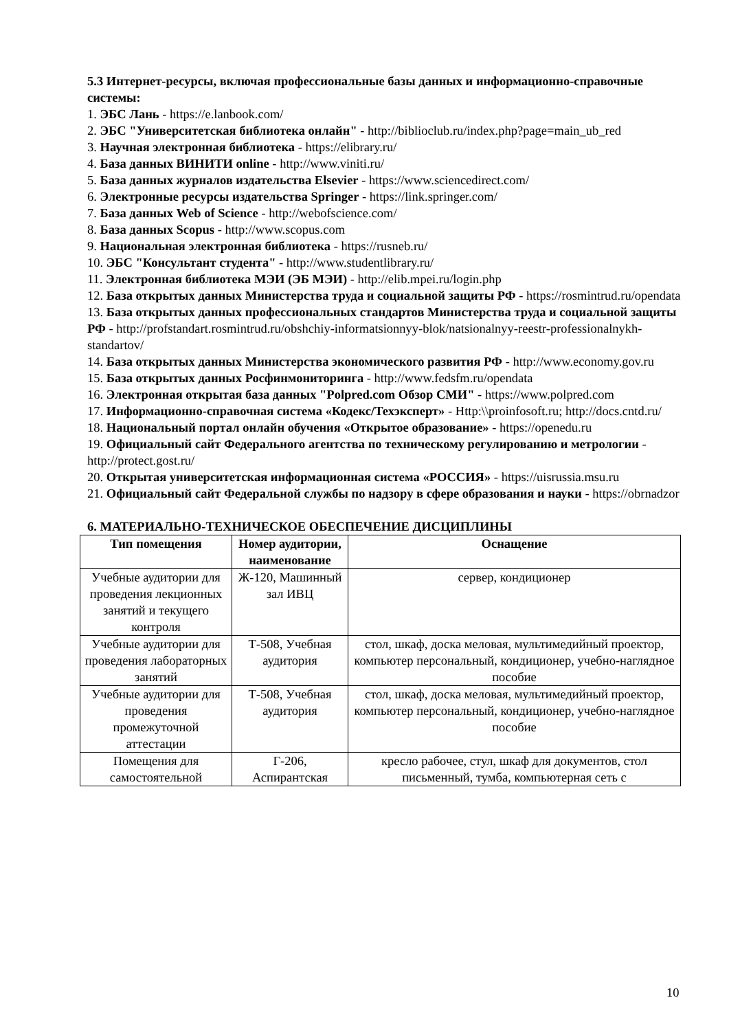5.3 Интернет-ресурсы, включая профессиональные базы данных и информационно-справочные системы:
1. ЭБС Лань - https://e.lanbook.com/
2. ЭБС "Университетская библиотека онлайн" - http://biblioclub.ru/index.php?page=main_ub_red
3. Научная электронная библиотека - https://elibrary.ru/
4. База данных ВИНИТИ online - http://www.viniti.ru/
5. База данных журналов издательства Elsevier - https://www.sciencedirect.com/
6. Электронные ресурсы издательства Springer - https://link.springer.com/
7. База данных Web of Science - http://webofscience.com/
8. База данных Scopus - http://www.scopus.com
9. Национальная электронная библиотека - https://rusneb.ru/
10. ЭБС "Консультант студента" - http://www.studentlibrary.ru/
11. Электронная библиотека МЭИ (ЭБ МЭИ) - http://elib.mpei.ru/login.php
12. База открытых данных Министерства труда и социальной защиты РФ - https://rosmintrud.ru/opendata
13. База открытых данных профессиональных стандартов Министерства труда и социальной защиты РФ - http://profstandart.rosmintrud.ru/obshchiy-informatsionnyy-blok/natsionalnyy-reestr-professionalnykh-standartov/
14. База открытых данных Министерства экономического развития РФ - http://www.economy.gov.ru
15. База открытых данных Росфинмониторинга - http://www.fedsfm.ru/opendata
16. Электронная открытая база данных "Polpred.com Обзор СМИ" - https://www.polpred.com
17. Информационно-справочная система «Кодекс/Техэксперт» - Http:\\proinfosoft.ru; http://docs.cntd.ru/
18. Национальный портал онлайн обучения «Открытое образование» - https://openedu.ru
19. Официальный сайт Федерального агентства по техническому регулированию и метрологии - http://protect.gost.ru/
20. Открытая университетская информационная система «РОССИЯ» - https://uisrussia.msu.ru
21. Официальный сайт Федеральной службы по надзору в сфере образования и науки - https://obrnadzor
6. МАТЕРИАЛЬНО-ТЕХНИЧЕСКОЕ ОБЕСПЕЧЕНИЕ ДИСЦИПЛИНЫ
| Тип помещения | Номер аудитории, наименование | Оснащение |
| --- | --- | --- |
| Учебные аудитории для проведения лекционных занятий и текущего контроля | Ж-120, Машинный зал ИВЦ | сервер, кондиционер |
| Учебные аудитории для проведения лабораторных занятий | Т-508, Учебная аудитория | стол, шкаф, доска меловая, мультимедийный проектор, компьютер персональный, кондиционер, учебно-наглядное пособие |
| Учебные аудитории для проведения промежуточной аттестации | Т-508, Учебная аудитория | стол, шкаф, доска меловая, мультимедийный проектор, компьютер персональный, кондиционер, учебно-наглядное пособие |
| Помещения для самостоятельной | Г-206, Аспирантская | кресло рабочее, стул, шкаф для документов, стол письменный, тумба, компьютерная сеть с |
10